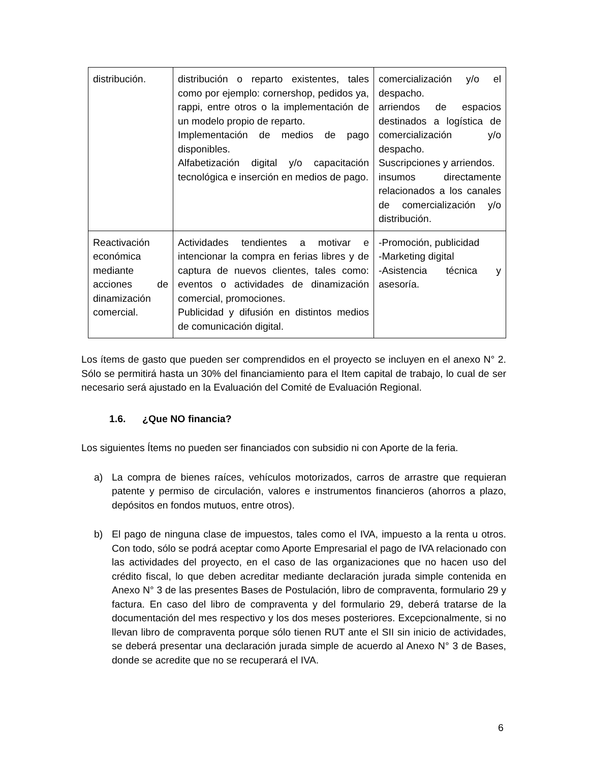| distribución. | distribución o reparto existentes, tales como por ejemplo: cornershop, pedidos ya, rappi, entre otros o la implementación de un modelo propio de reparto. Implementación de medios de pago disponibles. Alfabetización digital y/o capacitación tecnológica e inserción en medios de pago. | comercialización y/o el despacho. arriendos de espacios destinados a logística de comercialización y/o despacho. Suscripciones y arriendos. insumos directamente relacionados a los canales de comercialización y/o distribución. |
| Reactivación económica mediante acciones de dinamización comercial. | Actividades tendientes a motivar e intencionar la compra en ferias libres y de captura de nuevos clientes, tales como: eventos o actividades de dinamización comercial, promociones. Publicidad y difusión en distintos medios de comunicación digital. | -Promoción, publicidad -Marketing digital -Asistencia técnica y asesoría. |
Los ítems de gasto que pueden ser comprendidos en el proyecto se incluyen en el anexo N° 2. Sólo se permitirá hasta un 30% del financiamiento para el Item capital de trabajo, lo cual de ser necesario será ajustado en la Evaluación del Comité de Evaluación Regional.
1.6. ¿Que NO financia?
Los siguientes Ítems no pueden ser financiados con subsidio ni con Aporte de la feria.
a) La compra de bienes raíces, vehículos motorizados, carros de arrastre que requieran patente y permiso de circulación, valores e instrumentos financieros (ahorros a plazo, depósitos en fondos mutuos, entre otros).
b) El pago de ninguna clase de impuestos, tales como el IVA, impuesto a la renta u otros. Con todo, sólo se podrá aceptar como Aporte Empresarial el pago de IVA relacionado con las actividades del proyecto, en el caso de las organizaciones que no hacen uso del crédito fiscal, lo que deben acreditar mediante declaración jurada simple contenida en Anexo N° 3 de las presentes Bases de Postulación, libro de compraventa, formulario 29 y factura. En caso del libro de compraventa y del formulario 29, deberá tratarse de la documentación del mes respectivo y los dos meses posteriores. Excepcionalmente, si no llevan libro de compraventa porque sólo tienen RUT ante el SII sin inicio de actividades, se deberá presentar una declaración jurada simple de acuerdo al Anexo N° 3 de Bases, donde se acredite que no se recuperará el IVA.
6